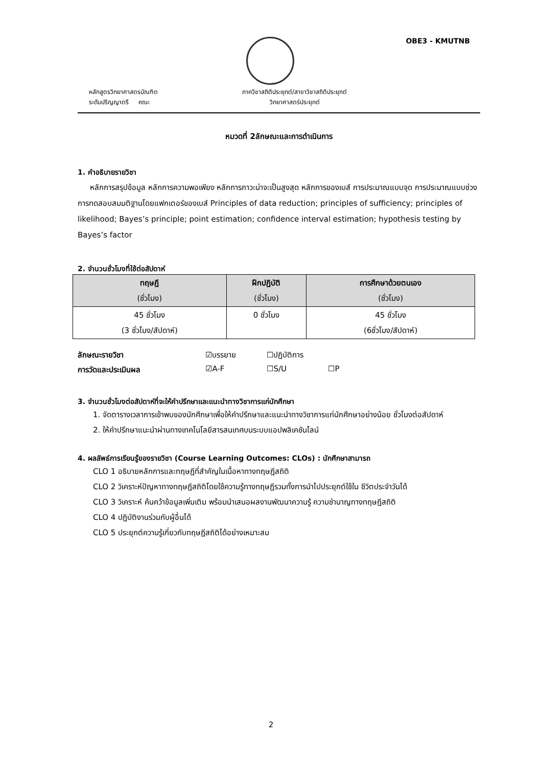OBE3 - KMUTNB
หลักสูตรวิทยาศาสตรบัณฑิต
ระดับปริญญาตรี คณะ
ภาควิชาสถิติประยุกต์/สาขาวิชาสถิติประยุกต์
วิทยาศาสตร์ประยุกต์
หมวดที่ 2ลักษณะและการดำเนินการ
1. คำอธิบายรายวิชา
หลักการสรุปข้อมูล หลักการความพอเพียง หลักการภาวะน่าจะเป็นสูงสุด หลักการของเบส์ การประมาณแบบจุด การประมาณแบบช่วง การทดสอบสมมติฐานโดยแฟกเตอร์ของเบส์ Principles of data reduction; principles of sufficiency; principles of likelihood; Bayes’s principle; point estimation; confidence interval estimation; hypothesis testing by Bayes’s factor
2. จำนวนชั่วโมงที่ใช้ต่อสัปดาห์
| ทฤษฎี (ชั่วโมง) | ฝึกปฏิบัติ (ชั่วโมง) | การศึกษาด้วยตนเอง (ชั่วโมง) |
| --- | --- | --- |
| 45 ชั่วโมง (3 ชั่วโมง/สัปดาห์) | 0 ชั่วโมง | 45 ชั่วโมง (6ชั่วโมง/สัปดาห์) |
ลักษณะรายวิชา ☑บรรยาย ☐ปฏิบัติการ
การวัดและประเมินผล ☑A-F ☐S/U ☐P
3. จำนวนชั่วโมงต่อสัปดาห์ที่จะให้คำปรึกษาและแนะนำทางวิชาการแก่นักศึกษา
1. จัดตารางเวลาการเข้าพบของนักศึกษาเพื่อให้คำปรึกษาและแนะนำทางวิชาการแก่นักศึกษาอย่างน้อย ชั่วโมงต่อสัปดาห์
2. ให้คำปรึกษาแนะนำผ่านทางเทคโนโลยีสารสนเทศบนระบบแอปพลิเคชันไลน์
4. ผลลัพธ์การเรียนรู้ของรายวิชา (Course Learning Outcomes: CLOs) : นักศึกษาสามารถ
CLO 1 อธิบายหลักการและทฤษฎีที่สำคัญในเนื้อหาทางทฤษฎีสถิติ
CLO 2 วิเคราะห์ปัญหาทางทฤษฎีสถิติโดยใช้ความรู้ทางทฤษฎีรวมทั้งการนำไปประยุกต์ใช้ใน ชีวิตประจำวันได้
CLO 3 วิเคราะห์ ค้นคว้าข้อมูลเพิ่มเติม พร้อมนำเสนอผลงานพัฒนาความรู้ ความชำนาญทางทฤษฎีสถิติ
CLO 4 ปฏิบัติงานร่วมกับผู้อื่นได้
CLO 5 ประยุกต์ความรู้เกี่ยวกับทฤษฎีสถิติได้อย่างเหมาะสม
2